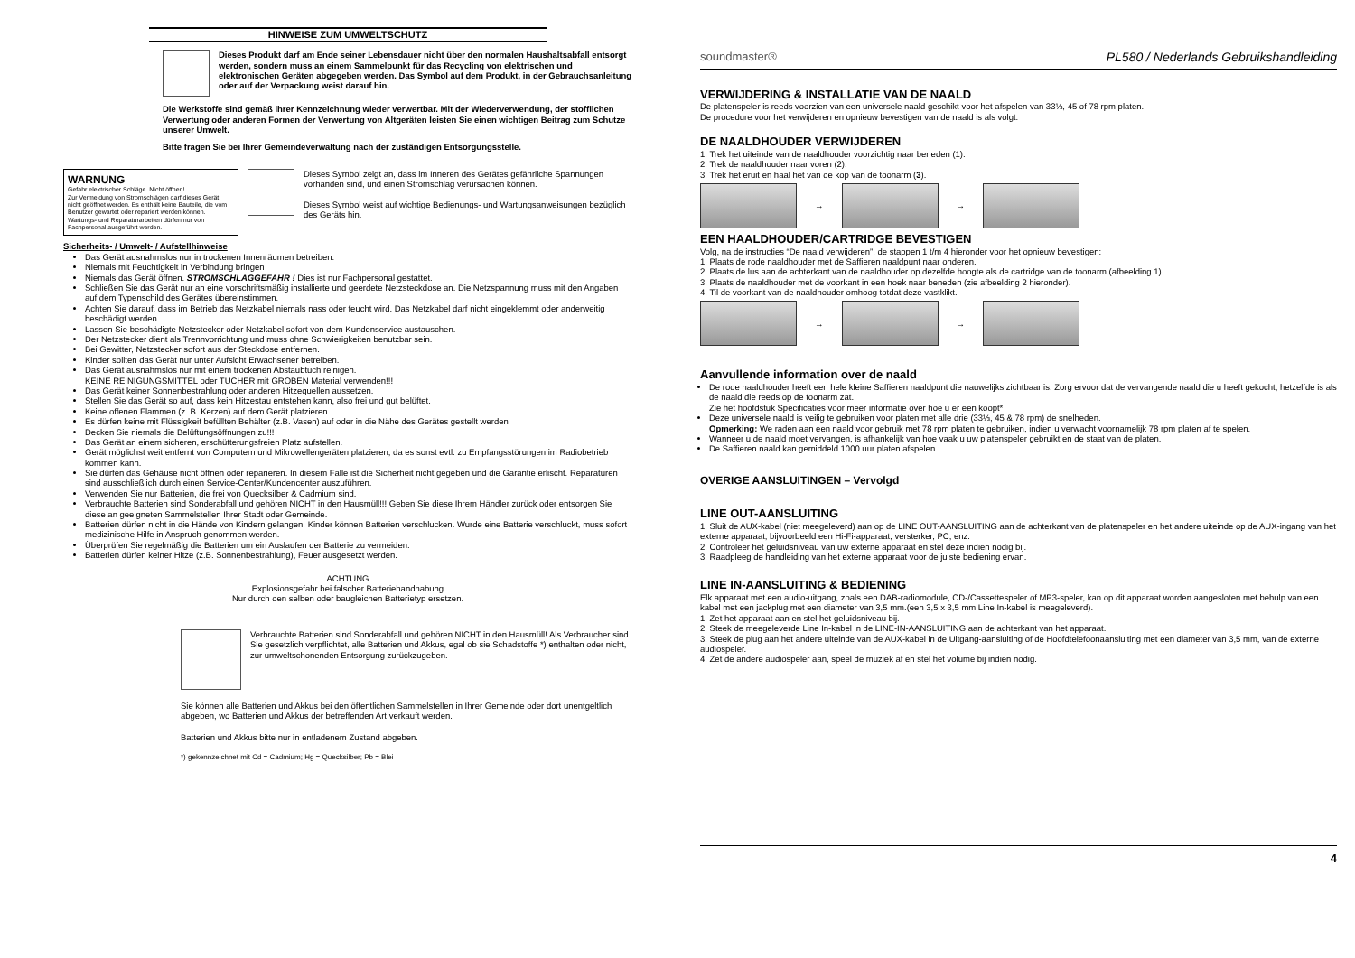HINWEISE ZUM UMWELTSCHUTZ
Dieses Produkt darf am Ende seiner Lebensdauer nicht über den normalen Haushaltsabfall entsorgt werden, sondern muss an einem Sammelpunkt für das Recycling von elektrischen und elektronischen Geräten abgegeben werden. Das Symbol auf dem Produkt, in der Gebrauchsanleitung oder auf der Verpackung weist darauf hin.
Die Werkstoffe sind gemäß ihrer Kennzeichnung wieder verwertbar. Mit der Wiederverwendung, der stofflichen Verwertung oder anderen Formen der Verwertung von Altgeräten leisten Sie einen wichtigen Beitrag zum Schutze unserer Umwelt.
Bitte fragen Sie bei Ihrer Gemeindeverwaltung nach der zuständigen Entsorgungsstelle.
WARNUNG
Gefahr elektrischer Schläge. Nicht öffnen!
Zur Vermeidung von Stromschlägen darf dieses Gerät nicht geöffnet werden. Es enthält keine Bauteile, die vom Benutzer gewartet oder repariert werden können. Wartungs- und Reparaturarbeiten dürfen nur von Fachpersonal ausgeführt werden.
Dieses Symbol zeigt an, dass im Inneren des Gerätes gefährliche Spannungen vorhanden sind, und einen Stromschlag verursachen können.
Dieses Symbol weist auf wichtige Bedienungs- und Wartungsanweisungen bezüglich des Geräts hin.
Sicherheits- / Umwelt- / Aufstellhinweise
Das Gerät ausnahmslos nur in trockenen Innenräumen betreiben.
Niemals mit Feuchtigkeit in Verbindung bringen
Niemals das Gerät öffnen. STROMSCHLAGGEFAHR ! Dies ist nur Fachpersonal gestattet.
Schließen Sie das Gerät nur an eine vorschriftsmäßig installierte und geerdete Netzsteckdose an. Die Netzspannung muss mit den Angaben auf dem Typenschild des Gerätes übereinstimmen.
Achten Sie darauf, dass im Betrieb das Netzkabel niemals nass oder feucht wird. Das Netzkabel darf nicht eingeklemmt oder anderweitig beschädigt werden.
Lassen Sie beschädigte Netzstecker oder Netzkabel sofort von dem Kundenservice austauschen.
Der Netzstecker dient als Trennvorrichtung und muss ohne Schwierigkeiten benutzbar sein.
Bei Gewitter, Netzstecker sofort aus der Steckdose entfernen.
Kinder sollten das Gerät nur unter Aufsicht Erwachsener betreiben.
Das Gerät ausnahmslos nur mit einem trockenen Abstaubtuch reinigen.
KEINE REINIGUNGSMITTEL oder TÜCHER mit GROBEN Material verwenden!!!
Das Gerät keiner Sonnenbestrahlung oder anderen Hitzequellen aussetzen.
Stellen Sie das Gerät so auf, dass kein Hitzestau entstehen kann, also frei und gut belüftet.
Keine offenen Flammen (z. B. Kerzen) auf dem Gerät platzieren.
Es dürfen keine mit Flüssigkeit befüllten Behälter (z.B. Vasen) auf oder in die Nähe des Gerätes gestellt werden
Decken Sie niemals die Belüftungsöffnungen zu!!!
Das Gerät an einem sicheren, erschütterungsfreien Platz aufstellen.
Gerät möglichst weit entfernt von Computern und Mikrowellengeräten platzieren, da es sonst evtl. zu Empfangsstörungen im Radiobetrieb kommen kann.
Sie dürfen das Gehäuse nicht öffnen oder reparieren. In diesem Falle ist die Sicherheit nicht gegeben und die Garantie erlischt. Reparaturen sind ausschließlich durch einen Service-Center/Kundencenter auszuführen.
Verwenden Sie nur Batterien, die frei von Quecksilber & Cadmium sind.
Verbrauchte Batterien sind Sonderabfall und gehören NICHT in den Hausmüll!!! Geben Sie diese Ihrem Händler zurück oder entsorgen Sie diese an geeigneten Sammelstellen Ihrer Stadt oder Gemeinde.
Batterien dürfen nicht in die Hände von Kindern gelangen. Kinder können Batterien verschlucken. Wurde eine Batterie verschluckt, muss sofort medizinische Hilfe in Anspruch genommen werden.
Überprüfen Sie regelmäßig die Batterien um ein Auslaufen der Batterie zu vermeiden.
Batterien dürfen keiner Hitze (z.B. Sonnenbestrahlung), Feuer ausgesetzt werden.
ACHTUNG
Explosionsgefahr bei falscher Batteriehandhabung
Nur durch den selben oder baugleichen Batterietyp ersetzen.
Verbrauchte Batterien sind Sonderabfall und gehören NICHT in den Hausmüll! Als Verbraucher sind Sie gesetzlich verpflichtet, alle Batterien und Akkus, egal ob sie Schadstoffe *) enthalten oder nicht, zur umweltschonenden Entsorgung zurückzugeben.
Sie können alle Batterien und Akkus bei den öffentlichen Sammelstellen in Ihrer Gemeinde oder dort unentgeltlich abgeben, wo Batterien und Akkus der betreffenden Art verkauft werden.
Batterien und Akkus bitte nur in entladenem Zustand abgeben.
*) gekennzeichnet mit Cd = Cadmium; Hg = Quecksilber; Pb = Blei
soundmaster® PL580 / Nederlands Gebruikshandleiding
VERWIJDERING & INSTALLATIE VAN DE NAALD
De platenspeler is reeds voorzien van een universele naald geschikt voor het afspelen van 33⅓, 45 of 78 rpm platen.
De procedure voor het verwijderen en opnieuw bevestigen van de naald is als volgt:
DE NAALDHOUDER VERWIJDEREN
1. Trek het uiteinde van de naaldhouder voorzichtig naar beneden (1).
2. Trek de naaldhouder naar voren (2).
3. Trek het eruit en haal het van de kop van de toonarm (3).
→
→
EEN HAALDHOUDER/CARTRIDGE BEVESTIGEN
Volg, na de instructies “De naald verwijderen”, de stappen 1 t/m 4 hieronder voor het opnieuw bevestigen:
1. Plaats de rode naaldhouder met de Saffieren naaldpunt naar onderen.
2. Plaats de lus aan de achterkant van de naaldhouder op dezelfde hoogte als de cartridge van de toonarm (afbeelding 1).
3. Plaats de naaldhouder met de voorkant in een hoek naar beneden (zie afbeelding 2 hieronder).
4. Til de voorkant van de naaldhouder omhoog totdat deze vastklikt.
→
→
Aanvullende information over de naald
De rode naaldhouder heeft een hele kleine Saffieren naaldpunt die nauwelijks zichtbaar is. Zorg ervoor dat de vervangende naald die u heeft gekocht, hetzelfde is als de naald die reeds op de toonarm zat.
Zie het hoofdstuk Specificaties voor meer informatie over hoe u er een koopt*
Deze universele naald is veilig te gebruiken voor platen met alle drie (33⅓, 45 & 78 rpm) de snelheden.
Opmerking: We raden aan een naald voor gebruik met 78 rpm platen te gebruiken, indien u verwacht voornamelijk 78 rpm platen af te spelen.
Wanneer u de naald moet vervangen, is afhankelijk van hoe vaak u uw platenspeler gebruikt en de staat van de platen.
De Saffieren naald kan gemiddeld 1000 uur platen afspelen.
OVERIGE AANSLUITINGEN – Vervolgd
LINE OUT-AANSLUITING
1. Sluit de AUX-kabel (niet meegeleverd) aan op de LINE OUT-AANSLUITING aan de achterkant van de platenspeler en het andere uiteinde op de AUX-ingang van het externe apparaat, bijvoorbeeld een Hi-Fi-apparaat, versterker, PC, enz.
2. Controleer het geluidsniveau van uw externe apparaat en stel deze indien nodig bij.
3. Raadpleeg de handleiding van het externe apparaat voor de juiste bediening ervan.
LINE IN-AANSLUITING & BEDIENING
Elk apparaat met een audio-uitgang, zoals een DAB-radiomodule, CD-/Cassettespeler of MP3-speler, kan op dit apparaat worden aangesloten met behulp van een kabel met een jackplug met een diameter van 3,5 mm.(een 3,5 x 3,5 mm Line In-kabel is meegeleverd).
1. Zet het apparaat aan en stel het geluidsniveau bij.
2. Steek de meegeleverde Line In-kabel in de LINE-IN-AANSLUITING aan de achterkant van het apparaat.
3. Steek de plug aan het andere uiteinde van de AUX-kabel in de Uitgang-aansluiting of de Hoofdtelefoonaansluiting met een diameter van 3,5 mm, van de externe audiospeler.
4. Zet de andere audiospeler aan, speel de muziek af en stel het volume bij indien nodig.
4